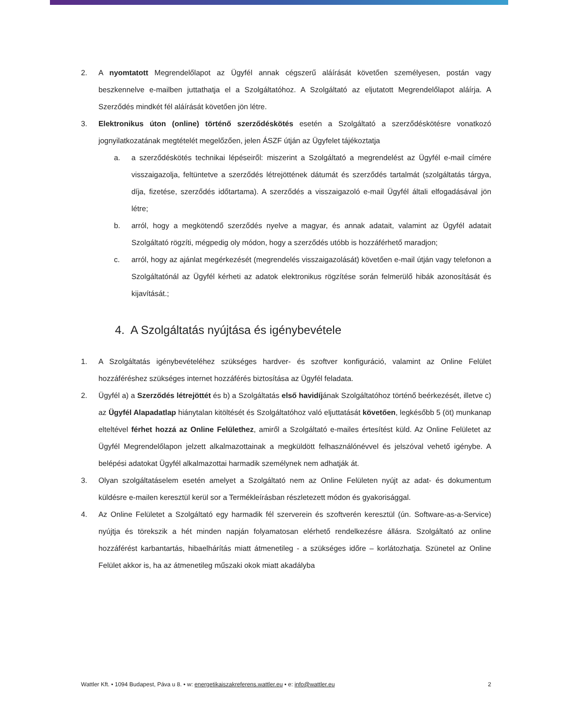2. A nyomtatott Megrendelőlapot az Ügyfél annak cégszerű aláírását követően személyesen, postán vagy beszkennelve e-mailben juttathatja el a Szolgáltatóhoz. A Szolgáltató az eljutatott Megrendelőlapot aláírja. A Szerződés mindkét fél aláírását követően jön létre.
3. Elektronikus úton (online) történő szerződéskötés esetén a Szolgáltató a szerződéskötésre vonatkozó jognyilatkozatának megtételét megelőzően, jelen ÁSZF útján az Ügyfelet tájékoztatja
a. a szerződéskötés technikai lépéseiről: miszerint a Szolgáltató a megrendelést az Ügyfél e-mail címére visszaigazolja, feltüntetve a szerződés létrejöttének dátumát és szerződés tartalmát (szolgáltatás tárgya, díja, fizetése, szerződés időtartama). A szerződés a visszaigazoló e-mail Ügyfél általi elfogadásával jön létre;
b. arról, hogy a megkötendő szerződés nyelve a magyar, és annak adatait, valamint az Ügyfél adatait Szolgáltató rögzíti, mégpedig oly módon, hogy a szerződés utóbb is hozzáférhető maradjon;
c. arról, hogy az ajánlat megérkezését (megrendelés visszaigazolását) követően e-mail útján vagy telefonon a Szolgáltatónál az Ügyfél kérheti az adatok elektronikus rögzítése során felmerülő hibák azonosítását és kijavítását.;
4. A Szolgáltatás nyújtása és igénybevétele
1. A Szolgáltatás igénybevételéhez szükséges hardver- és szoftver konfiguráció, valamint az Online Felület hozzáféréshez szükséges internet hozzáférés biztosítása az Ügyfél feladata.
2. Ügyfél a) a Szerződés létrejöttét és b) a Szolgáltatás első havidíjának Szolgáltatóhoz történő beérkezését, illetve c) az Ügyfél Alapadatlap hiánytalan kitöltését és Szolgáltatóhoz való eljuttatását követően, legkésőbb 5 (öt) munkanap elteltével férhet hozzá az Online Felülethez, amiről a Szolgáltató e-mailes értesítést küld. Az Online Felületet az Ügyfél Megrendelőlapon jelzett alkalmazottainak a megküldött felhasználónévvel és jelszóval vehető igénybe. A belépési adatokat Ügyfél alkalmazottai harmadik személynek nem adhatják át.
3. Olyan szolgáltatáselem esetén amelyet a Szolgáltató nem az Online Felületen nyújt az adat- és dokumentum küldésre e-mailen keresztül kerül sor a Termékleírásban részletezett módon és gyakorisággal.
4. Az Online Felületet a Szolgáltató egy harmadik fél szerverein és szoftverén keresztül (ún. Software-as-a-Service) nyújtja és törekszik a hét minden napján folyamatosan elérhető rendelkezésre állásra. Szolgáltató az online hozzáférést karbantartás, hibaelhárítás miatt átmenetileg - a szükséges időre – korlátozhatja. Szünetel az Online Felület akkor is, ha az átmenetileg műszaki okok miatt akadályba
Wattler Kft. • 1094 Budapest, Páva u 8. • w: energetikaiszakreferens.wattler.eu • e: info@wattler.eu 2